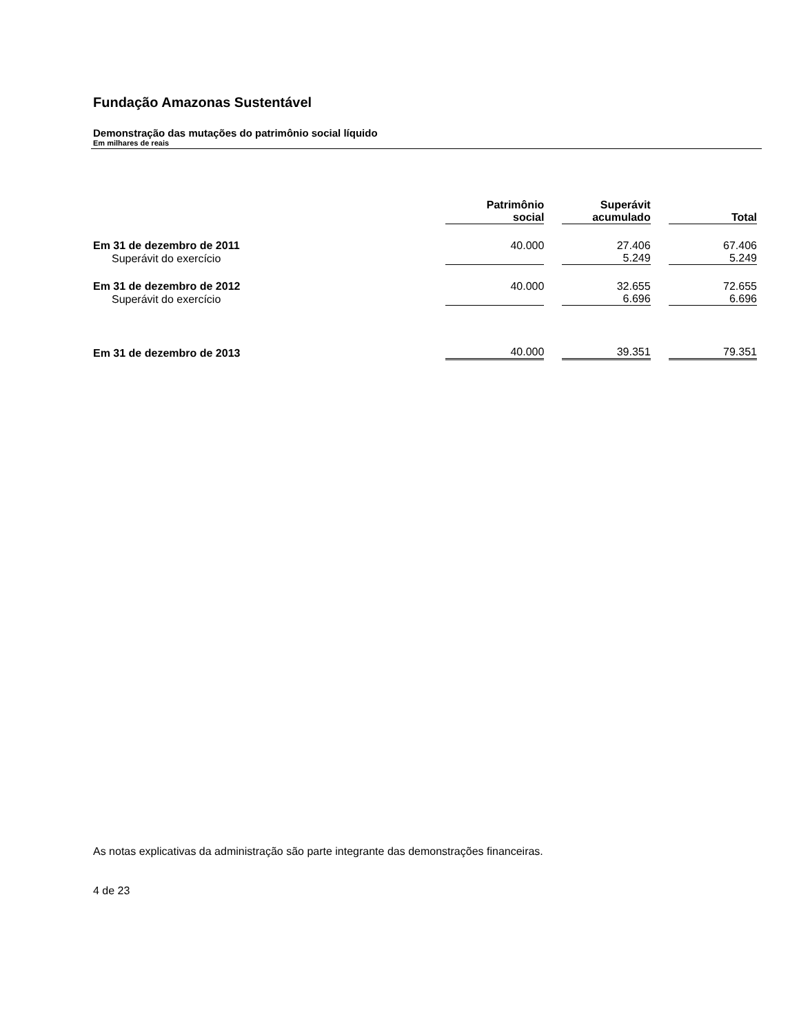Fundação Amazonas Sustentável
Demonstração das mutações do patrimônio social líquido
Em milhares de reais
| | Patrimônio social | | Superávit acumulado | | Total |
| --- | --- | --- | --- | --- | --- |
| Em 31 de dezembro de 2011 | 40.000 | | 27.406 | | 67.406 |
| Superávit do exercício | | | 5.249 | | 5.249 |
| Em 31 de dezembro de 2012 | 40.000 | | 32.655 | | 72.655 |
| Superávit do exercício | | | 6.696 | | 6.696 |
| Em 31 de dezembro de 2013 | 40.000 | | 39.351 | | 79.351 |
As notas explicativas da administração são parte integrante das demonstrações financeiras.
4 de 23